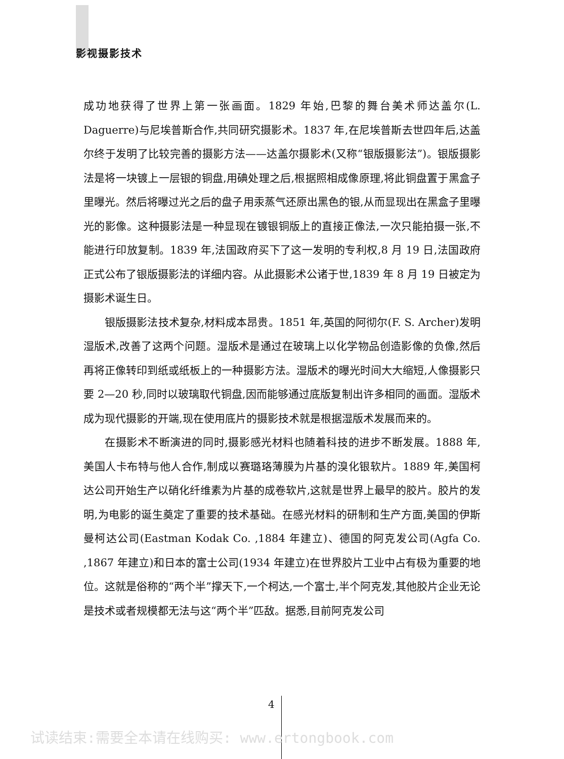影视摄影技术
成功地获得了世界上第一张画面。1829 年始,巴黎的舞台美术师达盖尔(L. Daguerre)与尼埃普斯合作,共同研究摄影术。1837 年,在尼埃普斯去世四年后,达盖尔终于发明了比较完善的摄影方法——达盖尔摄影术(又称“银版摄影法”)。银版摄影法是将一块镀上一层银的铜盘,用碘处理之后,根据照相成像原理,将此铜盘置于黑盒子里曝光。然后将曝过光之后的盘子用汞蒸气还原出黑色的银,从而显现出在黑盒子里曝光的影像。这种摄影法是一种显现在镀银铜版上的直接正像法,一次只能拍摄一张,不能进行印放复制。1839 年,法国政府买下了这一发明的专利权,8 月 19 日,法国政府正式公布了银版摄影法的详细内容。从此摄影术公诸于世,1839 年 8 月 19 日被定为摄影术诞生日。
银版摄影法技术复杂,材料成本昂贵。1851 年,英国的阿彻尔(F. S. Archer)发明湿版术,改善了这两个问题。湿版术是通过在玻璃上以化学物品创造影像的负像,然后再将正像转印到纸或纸板上的一种摄影方法。湿版术的曝光时间大大缩短,人像摄影只要 2—20 秒,同时以玻璃取代铜盘,因而能够通过底版复制出许多相同的画面。湿版术成为现代摄影的开端,现在使用底片的摄影技术就是根据湿版术发展而来的。
在摄影术不断演进的同时,摄影感光材料也随着科技的进步不断发展。1888 年,美国人卡布特与他人合作,制成以赛璐珞薄膜为片基的溴化银软片。1889 年,美国柯达公司开始生产以硝化纤维素为片基的成卷软片,这就是世界上最早的胶片。胶片的发明,为电影的诞生奠定了重要的技术基础。在感光材料的研制和生产方面,美国的伊斯曼柯达公司(Eastman Kodak Co. ,1884 年建立)、德国的阿克发公司(Agfa Co. ,1867 年建立)和日本的富士公司(1934 年建立)在世界胶片工业中占有极为重要的地位。这就是俗称的“两个半”撑天下,一个柯达,一个富士,半个阿克发,其他胶片企业无论是技术或者规模都无法与这“两个半”匹敌。据悉,目前阿克发公司
4
试读结束:需要全本请在线购买: www.ertongbook.com